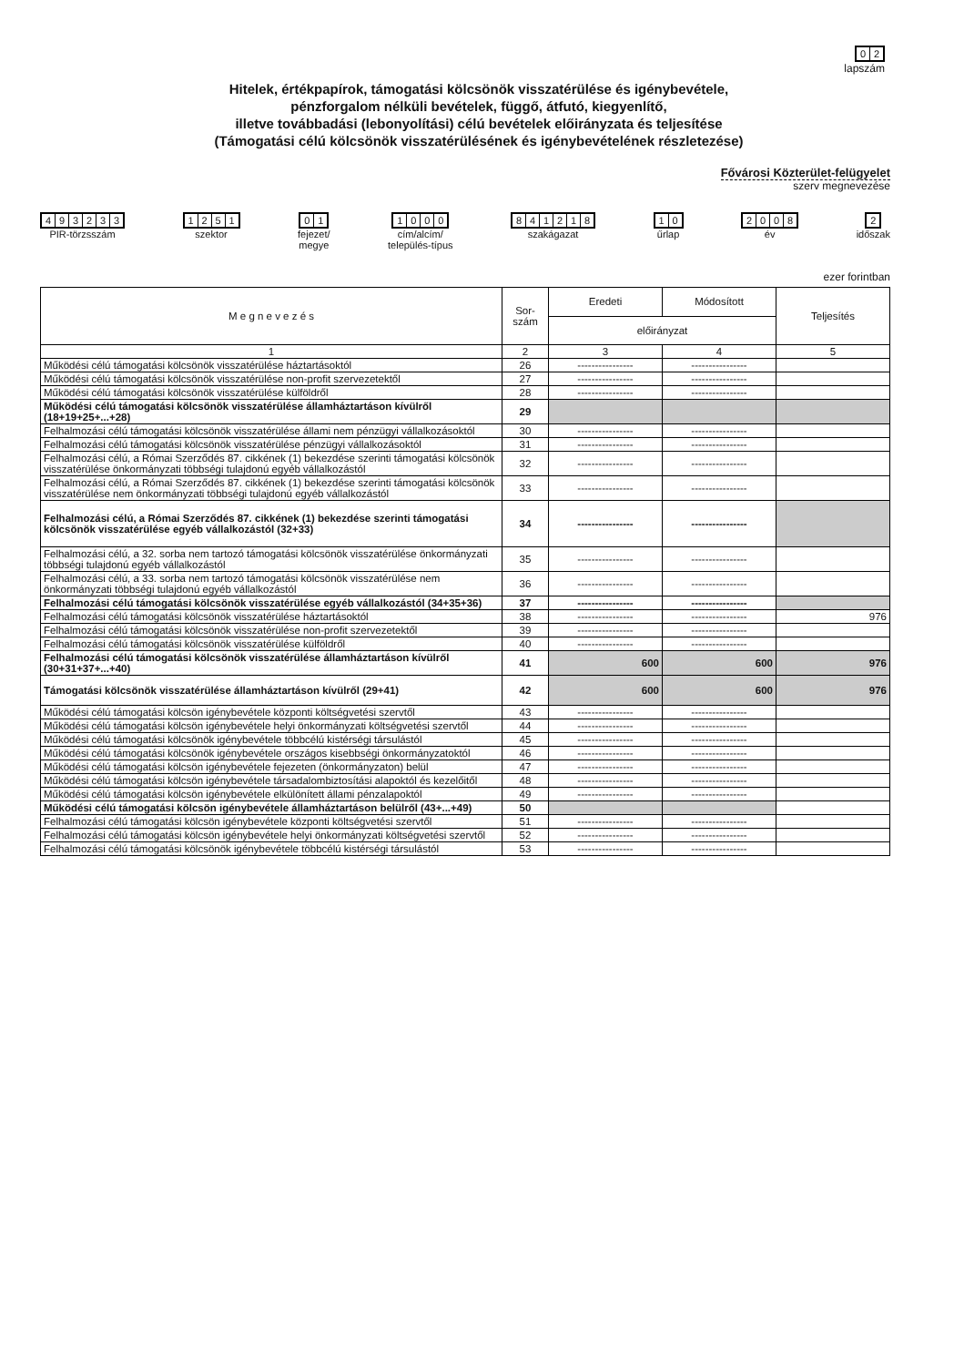02
lapszám
Hitelek, értékpapírok, támogatási kölcsönök visszatérülése és igénybevétele,
pénzforgalom nélküli bevételek, függő, átfutó, kiegyenlítő,
illetve továbbadási (lebonyolítási) célú bevételek előirányzata és teljesítése
(Támogatási célú kölcsönök visszatérülésének és igénybevételének részletezése)
Fővárosi Közterület-felügyelet
szerv megnevezése
493233
PIR-törzsszám
1251
szektor
01
fejezet/
megye
1000
cím/alcím/
település-típus
841218
szakágazat
10
űrlap
2008
év
2
időszak
ezer forintban
| M e g n e v e z é s | Sor- szám | Eredeti | Módosított | Teljesítés |
| --- | --- | --- | --- | --- |
| | | előirányzat | | |
| 1 | 2 | 3 | 4 | 5 |
| Működési célú támogatási kölcsönök visszatérülése háztartásoktól | 26 | ---------------- | ---------------- | |
| Működési célú támogatási kölcsönök visszatérülése non-profit szervezetektől | 27 | ---------------- | ---------------- | |
| Működési célú támogatási kölcsönök visszatérülése külföldről | 28 | ---------------- | ---------------- | |
| Működési célú támogatási kölcsönök visszatérülése államháztartáson kívülről (18+19+25+...+28) | 29 | | | |
| Felhalmozási célú támogatási kölcsönök visszatérülése állami nem pénzügyi vállalkozásoktól | 30 | ---------------- | ---------------- | |
| Felhalmozási célú támogatási kölcsönök visszatérülése pénzügyi vállalkozásoktól | 31 | ---------------- | ---------------- | |
| Felhalmozási célú, a Római Szerződés 87. cikkének (1) bekezdése szerinti támogatási kölcsönök visszatérülése önkormányzati többségi tulajdonú egyéb vállalkozástól | 32 | ---------------- | ---------------- | |
| Felhalmozási célú, a Római Szerződés 87. cikkének (1) bekezdése szerinti támogatási kölcsönök visszatérülése nem önkormányzati többségi tulajdonú egyéb vállalkozástól | 33 | ---------------- | ---------------- | |
| Felhalmozási célú, a Római Szerződés 87. cikkének (1) bekezdése szerinti támogatási kölcsönök visszatérülése egyéb vállalkozástól (32+33) | 34 | ---------------- | ---------------- | |
| Felhalmozási célú, a 32. sorba nem tartozó támogatási kölcsönök visszatérülése önkormányzati többségi tulajdonú egyéb vállalkozástól | 35 | ---------------- | ---------------- | |
| Felhalmozási célú, a 33. sorba nem tartozó támogatási kölcsönök visszatérülése nem önkormányzati többségi tulajdonú egyéb vállalkozástól | 36 | ---------------- | ---------------- | |
| Felhalmozási célú támogatási kölcsönök visszatérülése egyéb vállalkozástól (34+35+36) | 37 | ---------------- | ---------------- | |
| Felhalmozási célú támogatási kölcsönök visszatérülése háztartásoktól | 38 | ---------------- | ---------------- | 976 |
| Felhalmozási célú támogatási kölcsönök visszatérülése non-profit szervezetektől | 39 | ---------------- | ---------------- | |
| Felhalmozási célú támogatási kölcsönök visszatérülése külföldről | 40 | ---------------- | ---------------- | |
| Felhalmozási célú támogatási kölcsönök visszatérülése államháztartáson kívülről (30+31+37+...+40) | 41 | 600 | 600 | 976 |
| Támogatási kölcsönök visszatérülése államháztartáson kívülről (29+41) | 42 | 600 | 600 | 976 |
| Működési célú támogatási kölcsön igénybevétele központi költségvetési szervtől | 43 | ---------------- | ---------------- | |
| Működési célú támogatási kölcsön igénybevétele helyi önkormányzati költségvetési szervtől | 44 | ---------------- | ---------------- | |
| Működési célú támogatási kölcsönök igénybevétele többcélú kistérségi társulástól | 45 | ---------------- | ---------------- | |
| Működési célú támogatási kölcsönök igénybevétele országos kisebbségi önkormányzatoktól | 46 | ---------------- | ---------------- | |
| Működési célú támogatási kölcsön igénybevétele fejezeten (önkormányzaton) belül | 47 | ---------------- | ---------------- | |
| Működési célú támogatási kölcsön igénybevétele társadalombiztosítási alapoktól és kezelőitől | 48 | ---------------- | ---------------- | |
| Működési célú támogatási kölcsön igénybevétele elkülönített állami pénzalapoktól | 49 | ---------------- | ---------------- | |
| Működési célú támogatási kölcsön igénybevétele államháztartáson belülről (43+...+49) | 50 | | | |
| Felhalmozási célú támogatási kölcsön igénybevétele központi költségvetési szervtől | 51 | ---------------- | ---------------- | |
| Felhalmozási célú támogatási kölcsön igénybevétele helyi önkormányzati költségvetési szervtől | 52 | ---------------- | ---------------- | |
| Felhalmozási célú támogatási kölcsönök igénybevétele többcélú kistérségi társulástól | 53 | ---------------- | ---------------- | |